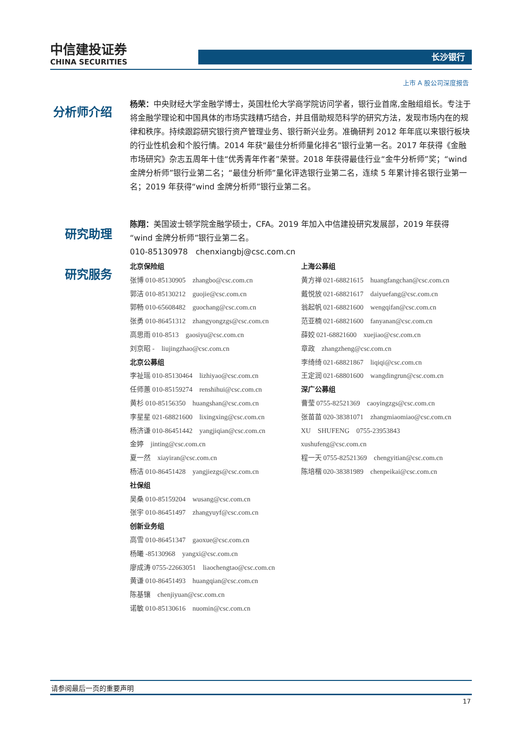中信建投证券
CHINA SECURITIES
长沙银行
上市 A 股公司深度报告
分析师介绍
杨荣：中央财经大学金融学博士，英国杜伦大学商学院访问学者，银行业首席,金融组组长。专注于将金融学理论和中国具体的市场实践精巧结合，并且借助规范科学的研究方法，发现市场内在的规律和秩序。持续跟踪研究银行资产管理业务、银行新兴业务。准确研判 2012 年年底以来银行板块的行业性机会和个股行情。2014 年获“最佳分析师量化排名”银行业第一名。2017 年获得《金融市场研究》杂志五周年十佳“优秀青年作者”荣誉。2018 年获得最佳行业“金牛分析师”奖；“wind 金牌分析师”银行业第二名；“最佳分析师”量化评选银行业第二名，连续 5 年累计排名银行业第一名；2019 年获得“wind 金牌分析师”银行业第二名。
研究助理
陈翔：美国波士顿学院金融学硕士，CFA。2019 年加入中信建投研究发展部，2019 年获得“wind 金牌分析师”银行业第二名。
010-85130978　chenxiangbj@csc.com.cn
研究服务
北京保险组
张博 010-85130905　zhangbo@csc.com.cn
郭洁 010-85130212　guojie@csc.com.cn
郭畅 010-65608482　guochang@csc.com.cn
张勇 010-86451312　zhangyongzgs@csc.com.cn
高思雨 010-8513　gaosiyu@csc.com.cn
刘京昭 -　liujingzhao@csc.com.cn
北京公募组
李祉瑶 010-85130464　lizhiyao@csc.com.cn
任师蕙 010-85159274　renshihui@csc.com.cn
黄杉 010-85156350　huangshan@csc.com.cn
李星星 021-68821600　lixingxing@csc.com.cn
杨济谦 010-86451442　yangjiqian@csc.com.cn
金婷　jinting@csc.com.cn
夏一然　xiayiran@csc.com.cn
杨洁 010-86451428　yangjiezgs@csc.com.cn
社保组
吴桑 010-85159204　wusang@csc.com.cn
张宇 010-86451497　zhangyuyf@csc.com.cn
创新业务组
高雪 010-86451347　gaoxue@csc.com.cn
杨曦 -85130968　yangxi@csc.com.cn
廖成涛 0755-22663051　liaochengtao@csc.com.cn
黄谦 010-86451493　huangqian@csc.com.cn
陈基镶　chenjiyuan@csc.com.cn
诺敏 010-85130616　nuomin@csc.com.cn
上海公募组
黄方禅 021-68821615　huangfangchan@csc.com.cn
戴悦放 021-68821617　daiyuefang@csc.com.cn
翁起帆 021-68821600　wengqifan@csc.com.cn
范亚楠 021-68821600　fanyanan@csc.com.cn
薛姣 021-68821600　xuejiao@csc.com.cn
章政　zhangzheng@csc.com.cn
李绮绮 021-68821867　liqiqi@csc.com.cn
王定润 021-68801600　wangdingrun@csc.com.cn
深广公募组
曹莹 0755-82521369　caoyingzgs@csc.com.cn
张苗苗 020-38381071　zhangmiaomiao@csc.com.cn
XU　SHUFENG　0755-23953843
xushufeng@csc.com.cn
程一天 0755-82521369　chengyitian@csc.com.cn
陈培楷 020-38381989　chenpeikai@csc.com.cn
请参阅最后一页的重要声明
17